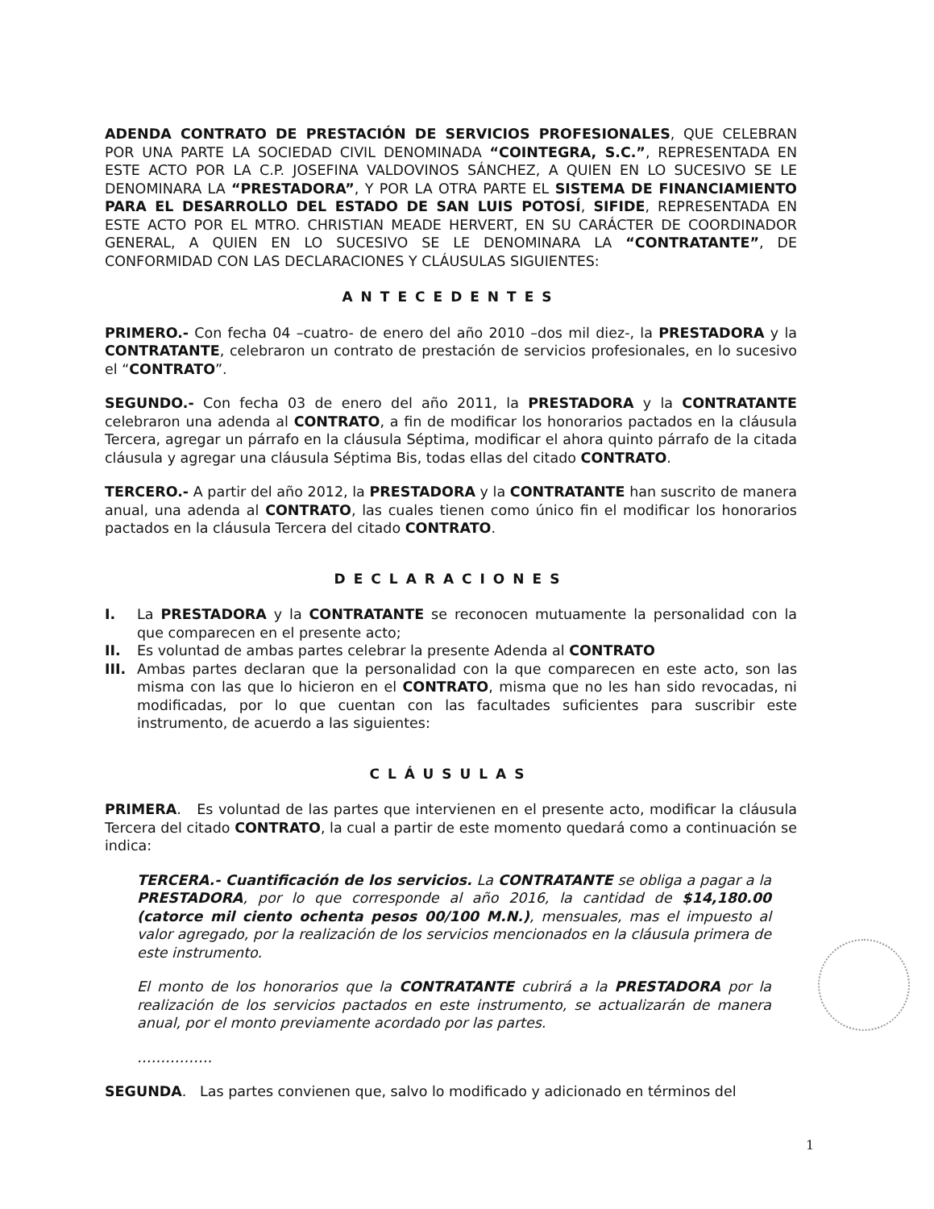ADENDA CONTRATO DE PRESTACIÓN DE SERVICIOS PROFESIONALES, QUE CELEBRAN POR UNA PARTE LA SOCIEDAD CIVIL DENOMINADA “COINTEGRA, S.C.”, REPRESENTADA EN ESTE ACTO POR LA C.P. JOSEFINA VALDOVINOS SÁNCHEZ, A QUIEN EN LO SUCESIVO SE LE DENOMINARA LA “PRESTADORA”, Y POR LA OTRA PARTE EL SISTEMA DE FINANCIAMIENTO PARA EL DESARROLLO DEL ESTADO DE SAN LUIS POTOSÍ, SIFIDE, REPRESENTADA EN ESTE ACTO POR EL MTRO. CHRISTIAN MEADE HERVERT, EN SU CARÁCTER DE COORDINADOR GENERAL, A QUIEN EN LO SUCESIVO SE LE DENOMINARA LA “CONTRATANTE”, DE CONFORMIDAD CON LAS DECLARACIONES Y CLÁUSULAS SIGUIENTES:
ANTECEDENTES
PRIMERO.- Con fecha 04 –cuatro- de enero del año 2010 –dos mil diez-, la PRESTADORA y la CONTRATANTE, celebraron un contrato de prestación de servicios profesionales, en lo sucesivo el “CONTRATO”.
SEGUNDO.- Con fecha 03 de enero del año 2011, la PRESTADORA y la CONTRATANTE celebraron una adenda al CONTRATO, a fin de modificar los honorarios pactados en la cláusula Tercera, agregar un párrafo en la cláusula Séptima, modificar el ahora quinto párrafo de la citada cláusula y agregar una cláusula Séptima Bis, todas ellas del citado CONTRATO.
TERCERO.- A partir del año 2012, la PRESTADORA y la CONTRATANTE han suscrito de manera anual, una adenda al CONTRATO, las cuales tienen como único fin el modificar los honorarios pactados en la cláusula Tercera del citado CONTRATO.
DECLARACIONES
I. La PRESTADORA y la CONTRATANTE se reconocen mutuamente la personalidad con la que comparecen en el presente acto;
II. Es voluntad de ambas partes celebrar la presente Adenda al CONTRATO
III. Ambas partes declaran que la personalidad con la que comparecen en este acto, son las misma con las que lo hicieron en el CONTRATO, misma que no les han sido revocadas, ni modificadas, por lo que cuentan con las facultades suficientes para suscribir este instrumento, de acuerdo a las siguientes:
CLÁUSULAS
PRIMERA. Es voluntad de las partes que intervienen en el presente acto, modificar la cláusula Tercera del citado CONTRATO, la cual a partir de este momento quedará como a continuación se indica:
TERCERA.- Cuantificación de los servicios. La CONTRATANTE se obliga a pagar a la PRESTADORA, por lo que corresponde al año 2016, la cantidad de $14,180.00 (catorce mil ciento ochenta pesos 00/100 M.N.), mensuales, mas el impuesto al valor agregado, por la realización de los servicios mencionados en la cláusula primera de este instrumento.
El monto de los honorarios que la CONTRATANTE cubrirá a la PRESTADORA por la realización de los servicios pactados en este instrumento, se actualizarán de manera anual, por el monto previamente acordado por las partes.
…………….
SEGUNDA. Las partes convienen que, salvo lo modificado y adicionado en términos del
1